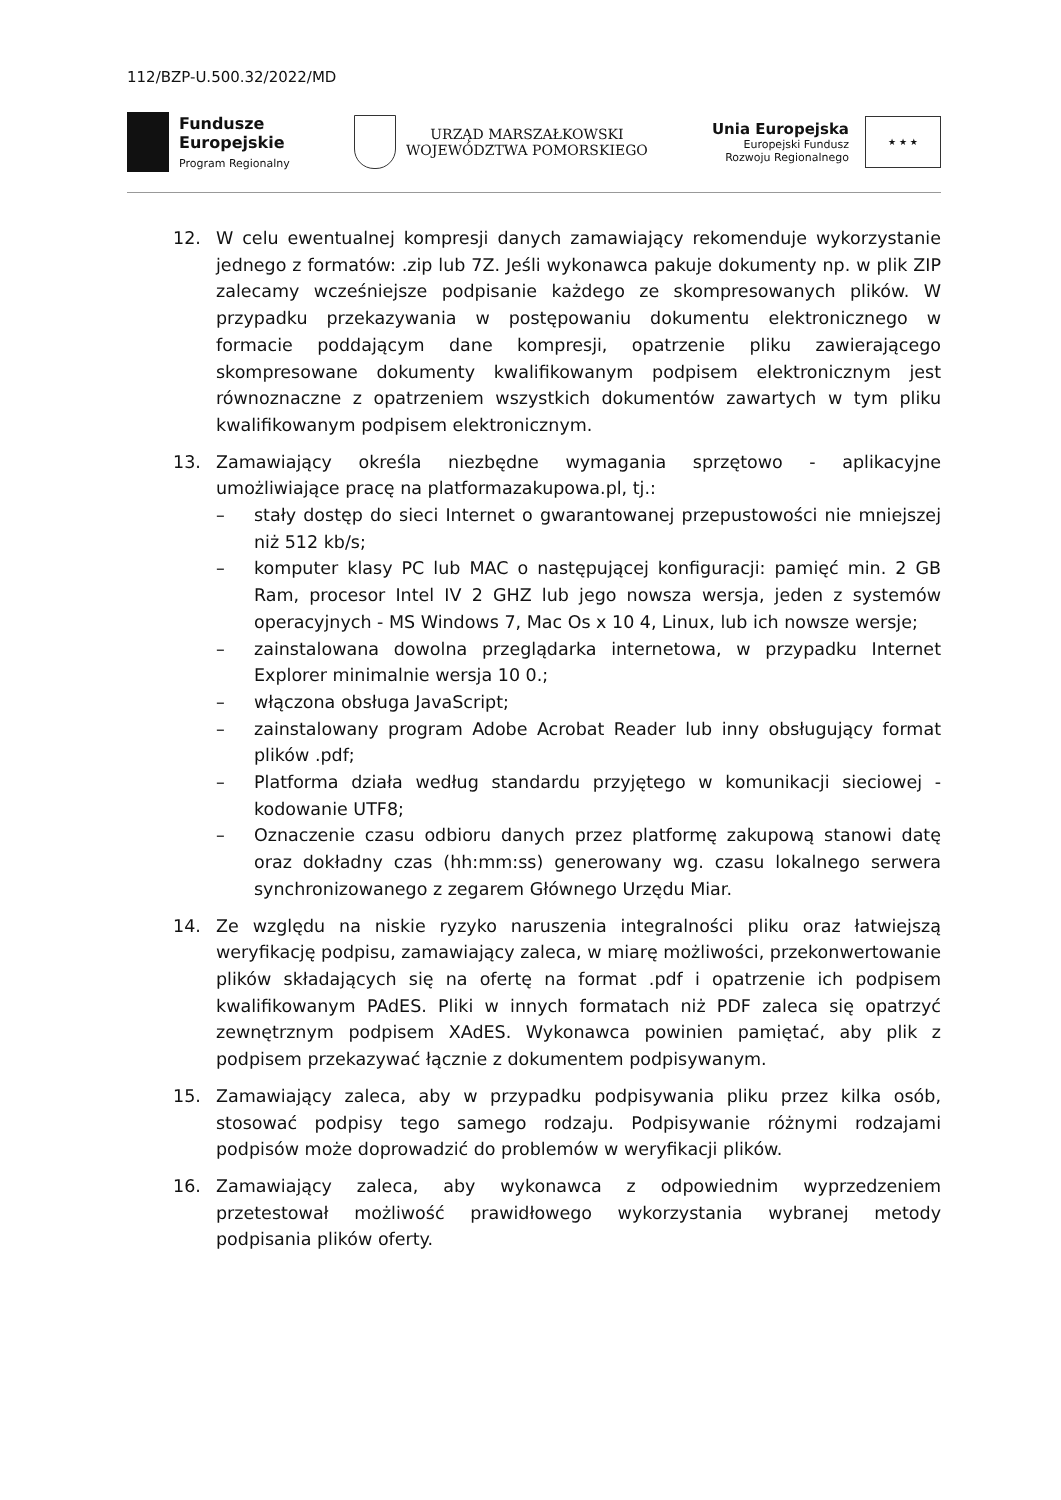112/BZP-U.500.32/2022/MD
Fundusze
Europejskie
Program Regionalny
URZĄD MARSZAŁKOWSKI
WOJEWÓDZTWA POMORSKIEGO
Unia Europejska
Europejski Fundusz
Rozwoju Regionalnego
★ ★ ★
12. W celu ewentualnej kompresji danych zamawiający rekomenduje wykorzystanie jednego z formatów: .zip lub 7Z. Jeśli wykonawca pakuje dokumenty np. w plik ZIP zalecamy wcześniejsze podpisanie każdego ze skompresowanych plików. W przypadku przekazywania w postępowaniu dokumentu elektronicznego w formacie poddającym dane kompresji, opatrzenie pliku zawierającego skompresowane dokumenty kwalifikowanym podpisem elektronicznym jest równoznaczne z opatrzeniem wszystkich dokumentów zawartych w tym pliku kwalifikowanym podpisem elektronicznym.
13. Zamawiający określa niezbędne wymagania sprzętowo - aplikacyjne umożliwiające pracę na platformazakupowa.pl, tj.:
– stały dostęp do sieci Internet o gwarantowanej przepustowości nie mniejszej niż 512 kb/s;
– komputer klasy PC lub MAC o następującej konfiguracji: pamięć min. 2 GB Ram, procesor Intel IV 2 GHZ lub jego nowsza wersja, jeden z systemów operacyjnych - MS Windows 7, Mac Os x 10 4, Linux, lub ich nowsze wersje;
– zainstalowana dowolna przeglądarka internetowa, w przypadku Internet Explorer minimalnie wersja 10 0.;
– włączona obsługa JavaScript;
– zainstalowany program Adobe Acrobat Reader lub inny obsługujący format plików .pdf;
– Platforma działa według standardu przyjętego w komunikacji sieciowej - kodowanie UTF8;
– Oznaczenie czasu odbioru danych przez platformę zakupową stanowi datę oraz dokładny czas (hh:mm:ss) generowany wg. czasu lokalnego serwera synchronizowanego z zegarem Głównego Urzędu Miar.
14. Ze względu na niskie ryzyko naruszenia integralności pliku oraz łatwiejszą weryfikację podpisu, zamawiający zaleca, w miarę możliwości, przekonwertowanie plików składających się na ofertę na format .pdf i opatrzenie ich podpisem kwalifikowanym PAdES. Pliki w innych formatach niż PDF zaleca się opatrzyć zewnętrznym podpisem XAdES. Wykonawca powinien pamiętać, aby plik z podpisem przekazywać łącznie z dokumentem podpisywanym.
15. Zamawiający zaleca, aby w przypadku podpisywania pliku przez kilka osób, stosować podpisy tego samego rodzaju. Podpisywanie różnymi rodzajami podpisów może doprowadzić do problemów w weryfikacji plików.
16. Zamawiający zaleca, aby wykonawca z odpowiednim wyprzedzeniem przetestował możliwość prawidłowego wykorzystania wybranej metody podpisania plików oferty.